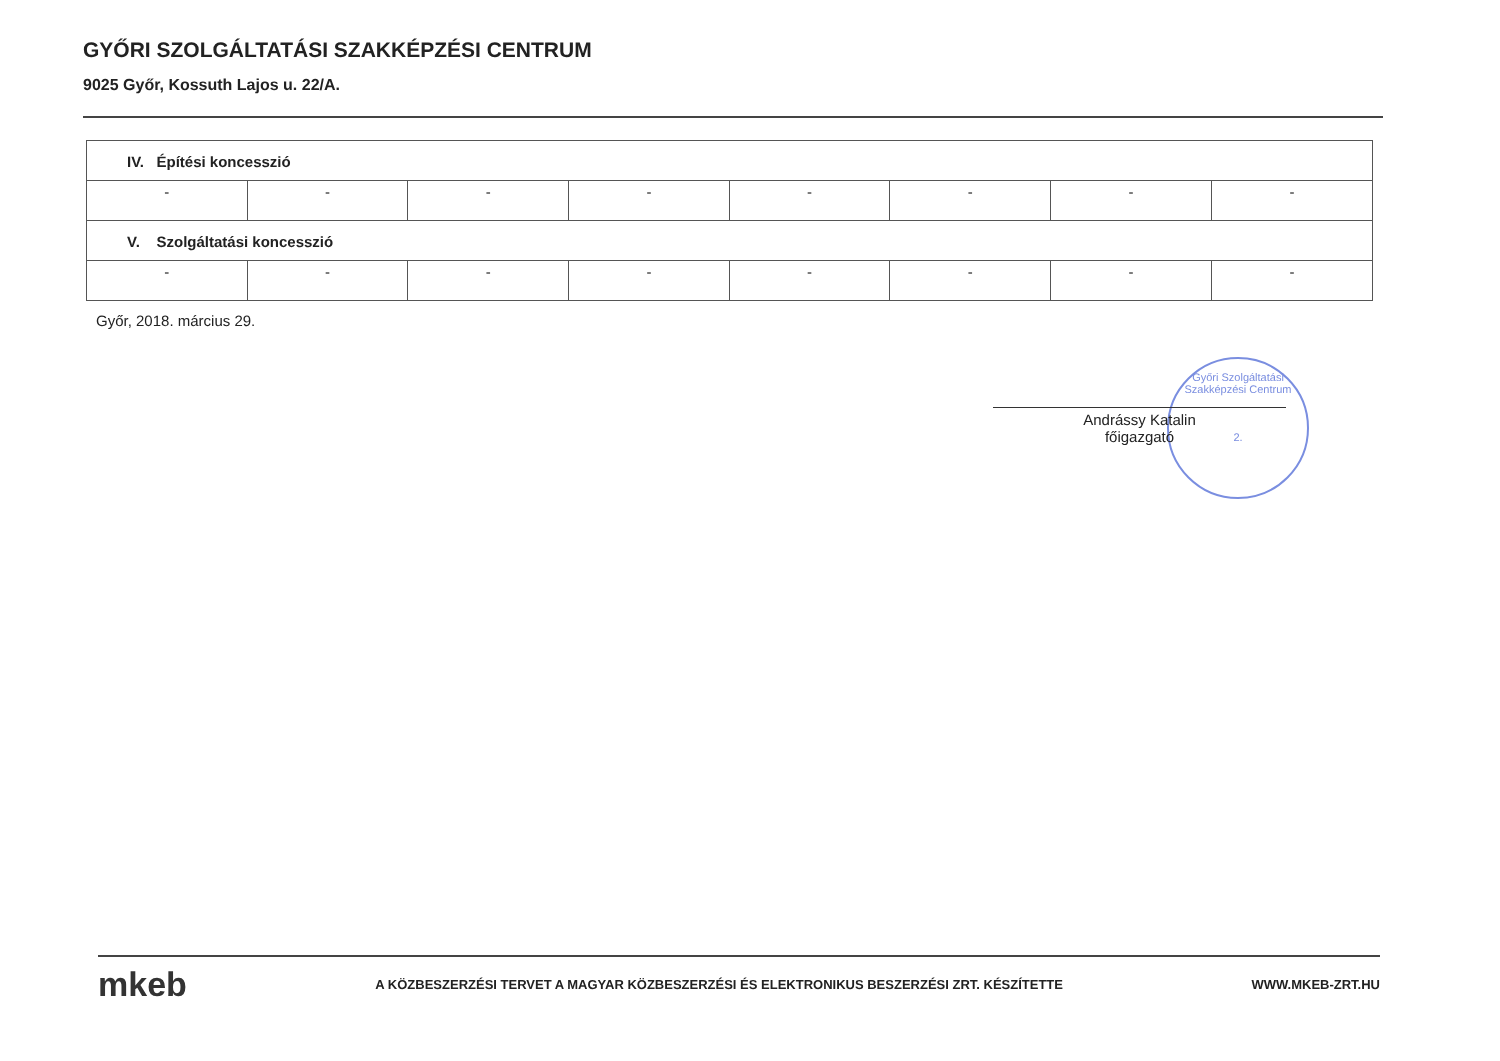GYŐRI SZOLGÁLTATÁSI SZAKKÉPZÉSI CENTRUM
9025 Győr, Kossuth Lajos u. 22/A.
| IV. Építési koncesszió | | | | | | | |
| - | - | - | - | - | - | - | - |
| V. Szolgáltatási koncesszió | | | | | | | |
| - | - | - | - | - | - | - | - |
Győr, 2018. március 29.
Győri Szolgáltatási Szakképzési Centrum
2.
Andrássy Katalin
főigazgató
mkeb A KÖZBESZERZÉSI TERVET A MAGYAR KÖZBESZERZÉSI ÉS ELEKTRONIKUS BESZERZÉSI ZRT. KÉSZÍTETTE WWW.MKEB-ZRT.HU